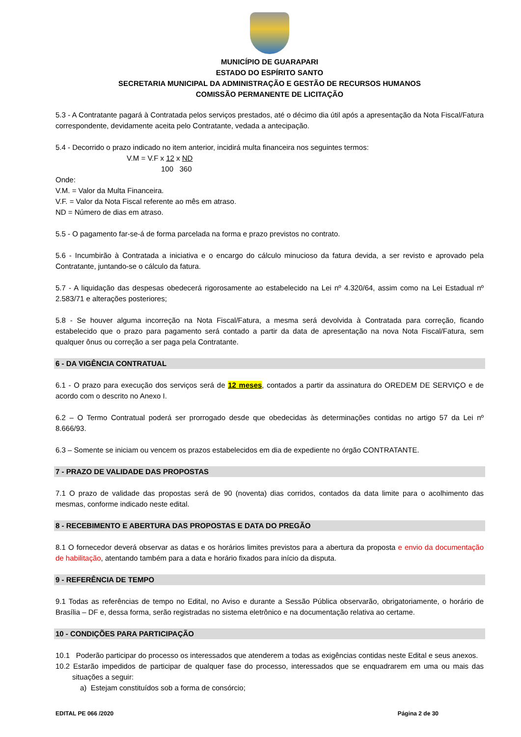MUNICÍPIO DE GUARAPARI
ESTADO DO ESPÍRITO SANTO
SECRETARIA MUNICIPAL DA ADMINISTRAÇÃO E GESTÃO DE RECURSOS HUMANOS
COMISSÃO PERMANENTE DE LICITAÇÃO
5.3 - A Contratante pagará à Contratada pelos serviços prestados, até o décimo dia útil após a apresentação da Nota Fiscal/Fatura correspondente, devidamente aceita pelo Contratante, vedada a antecipação.
5.4 - Decorrido o prazo indicado no item anterior, incidirá multa financeira nos seguintes termos:
V.M = V.F x 12 x ND
100 360
Onde:
V.M. = Valor da Multa Financeira.
V.F. = Valor da Nota Fiscal referente ao mês em atraso.
ND = Número de dias em atraso.
5.5 - O pagamento far-se-á de forma parcelada na forma e prazo previstos no contrato.
5.6 - Incumbirão à Contratada a iniciativa e o encargo do cálculo minucioso da fatura devida, a ser revisto e aprovado pela Contratante, juntando-se o cálculo da fatura.
5.7 - A liquidação das despesas obedecerá rigorosamente ao estabelecido na Lei nº 4.320/64, assim como na Lei Estadual nº 2.583/71 e alterações posteriores;
5.8 - Se houver alguma incorreção na Nota Fiscal/Fatura, a mesma será devolvida à Contratada para correção, ficando estabelecido que o prazo para pagamento será contado a partir da data de apresentação na nova Nota Fiscal/Fatura, sem qualquer ônus ou correção a ser paga pela Contratante.
6 - DA VIGÊNCIA CONTRATUAL
6.1 - O prazo para execução dos serviços será de 12 meses, contados a partir da assinatura do OREDEM DE SERVIÇO e de acordo com o descrito no Anexo I.
6.2 – O Termo Contratual poderá ser prorrogado desde que obedecidas às determinações contidas no artigo 57 da Lei nº 8.666/93.
6.3 – Somente se iniciam ou vencem os prazos estabelecidos em dia de expediente no órgão CONTRATANTE.
7 - PRAZO DE VALIDADE DAS PROPOSTAS
7.1 O prazo de validade das propostas será de 90 (noventa) dias corridos, contados da data limite para o acolhimento das mesmas, conforme indicado neste edital.
8 - RECEBIMENTO E ABERTURA DAS PROPOSTAS E DATA DO PREGÃO
8.1 O fornecedor deverá observar as datas e os horários limites previstos para a abertura da proposta e envio da documentação de habilitação, atentando também para a data e horário fixados para início da disputa.
9 - REFERÊNCIA DE TEMPO
9.1 Todas as referências de tempo no Edital, no Aviso e durante a Sessão Pública observarão, obrigatoriamente, o horário de Brasília – DF e, dessa forma, serão registradas no sistema eletrônico e na documentação relativa ao certame.
10 - CONDIÇÕES PARA PARTICIPAÇÃO
10.1 Poderão participar do processo os interessados que atenderem a todas as exigências contidas neste Edital e seus anexos.
10.2 Estarão impedidos de participar de qualquer fase do processo, interessados que se enquadrarem em uma ou mais das situações a seguir:
a) Estejam constituídos sob a forma de consórcio;
EDITAL PE 066 /2020 Página 2 de 30